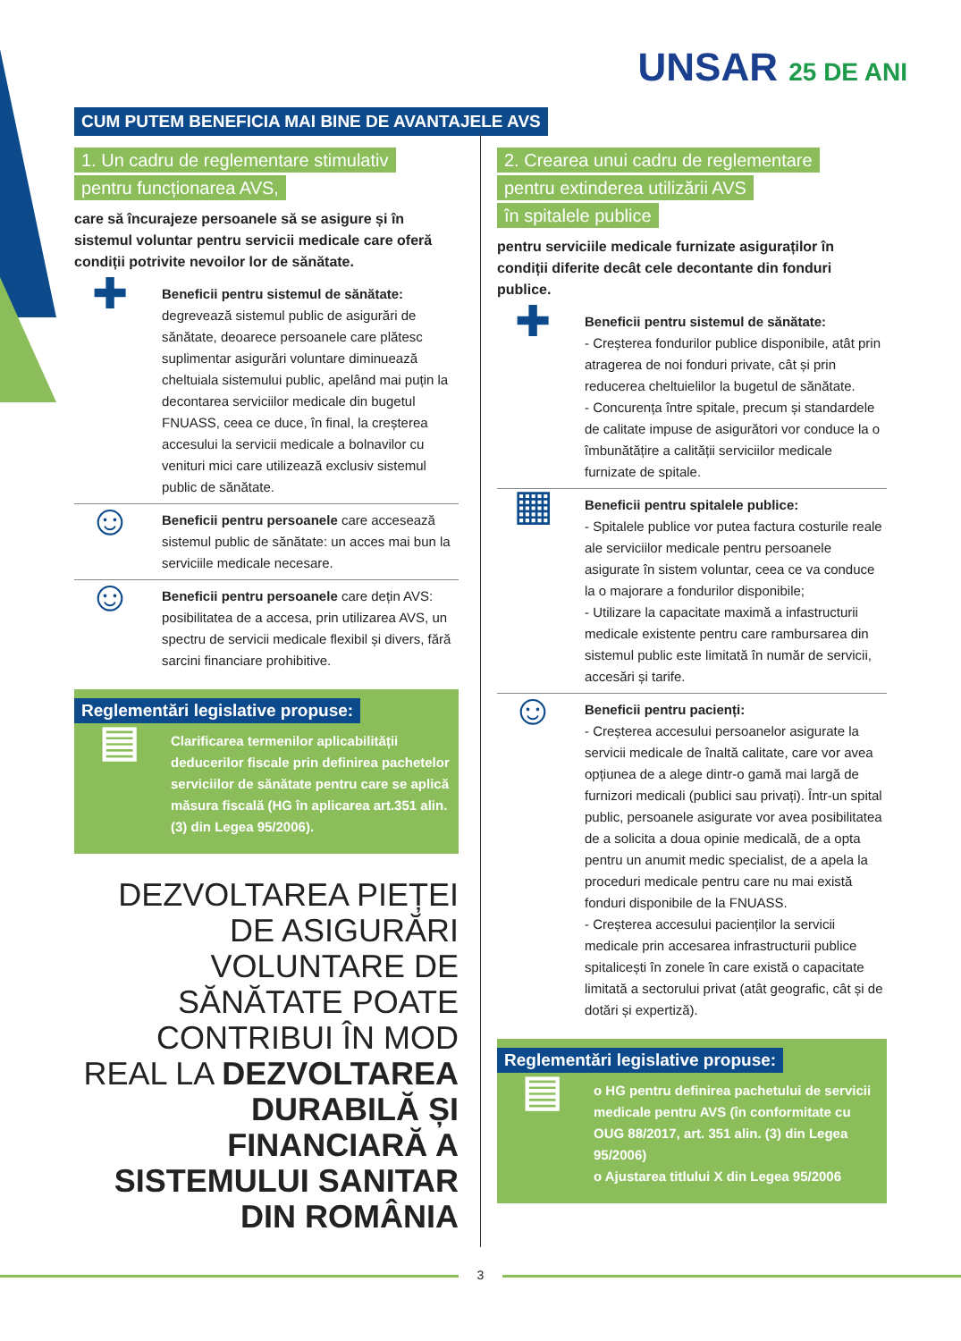UNSAR 25 DE ANI
CUM PUTEM BENEFICIA MAI BINE DE AVANTAJELE AVS
1. Un cadru de reglementare stimulativ
pentru funcționarea AVS,
care să încurajeze persoanele să se asigure și în sistemul voluntar pentru servicii medicale care oferă condiții potrivite nevoilor lor de sănătate.
✚
Beneficii pentru sistemul de sănătate: degrevează sistemul public de asigurări de sănătate, deoarece persoanele care plătesc suplimentar asigurări voluntare diminuează cheltuiala sistemului public, apelând mai puțin la decontarea serviciilor medicale din bugetul FNUASS, ceea ce duce, în final, la creșterea accesului la servicii medicale a bolnavilor cu venituri mici care utilizează exclusiv sistemul public de sănătate.
☺
Beneficii pentru persoanele care accesează sistemul public de sănătate: un acces mai bun la serviciile medicale necesare.
☺
Beneficii pentru persoanele care dețin AVS: posibilitatea de a accesa, prin utilizarea AVS, un spectru de servicii medicale flexibil și divers, fără sarcini financiare prohibitive.
Reglementări legislative propuse:
▤
Clarificarea termenilor aplicabilității deducerilor fiscale prin definirea pachetelor serviciilor de sănătate pentru care se aplică măsura fiscală (HG în aplicarea art.351 alin. (3) din Legea 95/2006).
DEZVOLTAREA PIEȚEI DE ASIGURĂRI VOLUNTARE DE SĂNĂTATE POATE CONTRIBUI ÎN MOD REAL LA DEZVOLTAREA DURABILĂ ȘI FINANCIARĂ A SISTEMULUI SANITAR DIN ROMÂNIA
2. Crearea unui cadru de reglementare
pentru extinderea utilizării AVS
în spitalele publice
pentru serviciile medicale furnizate asiguraților în condiții diferite decât cele decontante din fonduri publice.
✚
Beneficii pentru sistemul de sănătate:
- Creșterea fondurilor publice disponibile, atât prin atragerea de noi fonduri private, cât și prin reducerea cheltuielilor la bugetul de sănătate.
- Concurența între spitale, precum și standardele de calitate impuse de asigurători vor conduce la o îmbunătățire a calității serviciilor medicale furnizate de spitale.
▦
Beneficii pentru spitalele publice:
- Spitalele publice vor putea factura costurile reale ale serviciilor medicale pentru persoanele asigurate în sistem voluntar, ceea ce va conduce la o majorare a fondurilor disponibile;
- Utilizare la capacitate maximă a infastructurii medicale existente pentru care rambursarea din sistemul public este limitată în număr de servicii, accesări și tarife.
☺
Beneficii pentru pacienți:
- Creșterea accesului persoanelor asigurate la servicii medicale de înaltă calitate, care vor avea opțiunea de a alege dintr-o gamă mai largă de furnizori medicali (publici sau privați). Într-un spital public, persoanele asigurate vor avea posibilitatea de a solicita a doua opinie medicală, de a opta pentru un anumit medic specialist, de a apela la proceduri medicale pentru care nu mai există fonduri disponibile de la FNUASS.
- Creșterea accesului pacienților la servicii medicale prin accesarea infrastructurii publice spitalicești în zonele în care există o capacitate limitată a sectorului privat (atât geografic, cât și de dotări și expertiză).
Reglementări legislative propuse:
▤
o HG pentru definirea pachetului de servicii medicale pentru AVS (în conformitate cu OUG 88/2017, art. 351 alin. (3) din Legea 95/2006)
o Ajustarea titlului X din Legea 95/2006
3